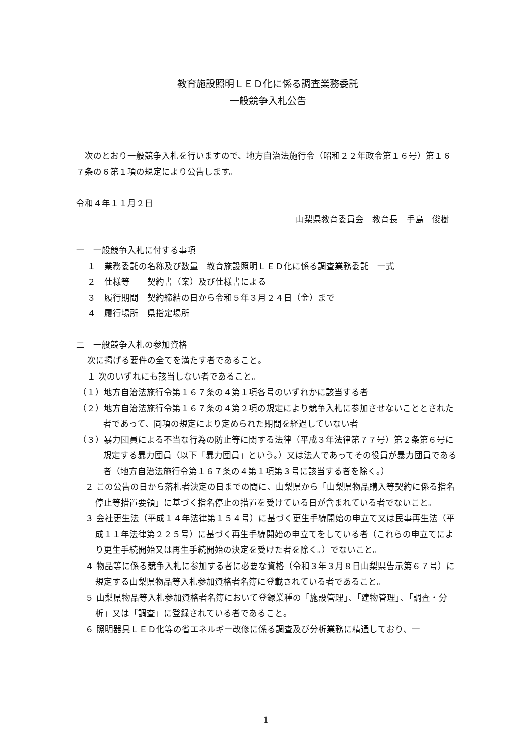教育施設照明ＬＥＤ化に係る調査業務委託
一般競争入札公告
　次のとおり一般競争入札を行いますので、地方自治法施行令（昭和２２年政令第１６号）第１６７条の６第１項の規定により公告します。
令和４年１１月２日
山梨県教育委員会　教育長　手島　俊樹
一　一般競争入札に付する事項
１　業務委託の名称及び数量　教育施設照明ＬＥＤ化に係る調査業務委託　一式
２　仕様等　　契約書（案）及び仕様書による
３　履行期間　契約締結の日から令和５年３月２４日（金）まで
４　履行場所　県指定場所
二　一般競争入札の参加資格
次に掲げる要件の全てを満たす者であること。
１ 次のいずれにも該当しない者であること。
（１）地方自治法施行令第１６７条の４第１項各号のいずれかに該当する者
（２）地方自治法施行令第１６７条の４第２項の規定により競争入札に参加させないこととされた者であって、同項の規定により定められた期間を経過していない者
（３）暴力団員による不当な行為の防止等に関する法律（平成３年法律第７７号）第２条第６号に規定する暴力団員（以下「暴力団員」という。）又は法人であってその役員が暴力団員である者（地方自治法施行令第１６７条の４第１項第３号に該当する者を除く。）
２ この公告の日から落札者決定の日までの間に、山梨県から「山梨県物品購入等契約に係る指名停止等措置要領」に基づく指名停止の措置を受けている日が含まれている者でないこと。
３ 会社更生法（平成１４年法律第１５４号）に基づく更生手続開始の申立て又は民事再生法（平成１１年法律第２２５号）に基づく再生手続開始の申立てをしている者（これらの申立てにより更生手続開始又は再生手続開始の決定を受けた者を除く。）でないこと。
４ 物品等に係る競争入札に参加する者に必要な資格（令和３年３月８日山梨県告示第６７号）に規定する山梨県物品等入札参加資格者名簿に登載されている者であること。
５ 山梨県物品等入札参加資格者名簿において登録業種の「施設管理」、「建物管理」、「調査・分析」又は「調査」に登録されている者であること。
６ 照明器具ＬＥＤ化等の省エネルギー改修に係る調査及び分析業務に精通しており、一
1